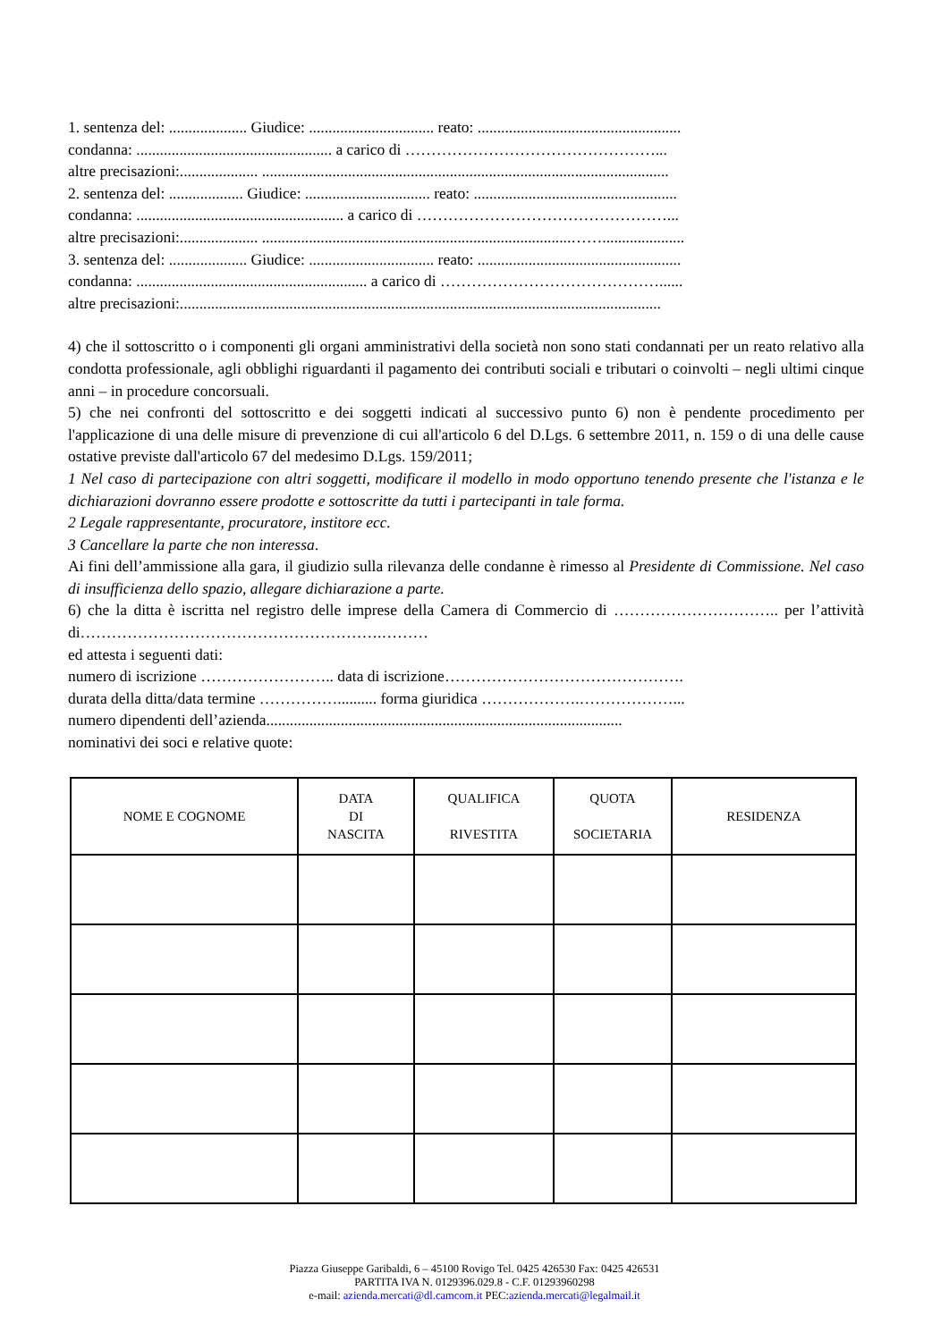1. sentenza del: .................... Giudice: ................................ reato: ....................................................
condanna: .................................................. a carico di …………………………………………...
altre precisazioni:.................... ........................................................................................................
2. sentenza del: ................... Giudice: ................................ reato: ....................................................
condanna: ..................................................... a carico di …………………………………………...
altre precisazioni:.................... ...............................................................................…….....................
3. sentenza del: .................... Giudice: ................................ reato: ....................................................
condanna: ........................................................... a carico di ……………………………………......
altre precisazioni:...........................................................................................................................
4) che il sottoscritto o i componenti gli organi amministrativi della società non sono stati condannati per un reato relativo alla condotta professionale, agli obblighi riguardanti il pagamento dei contributi sociali e tributari o coinvolti – negli ultimi cinque anni – in procedure concorsuali.
5) che nei confronti del sottoscritto e dei soggetti indicati al successivo punto 6) non è pendente procedimento per l'applicazione di una delle misure di prevenzione di cui all'articolo 6 del D.Lgs. 6 settembre 2011, n. 159 o di una delle cause ostative previste dall'articolo 67 del medesimo D.Lgs. 159/2011;
1 Nel caso di partecipazione con altri soggetti, modificare il modello in modo opportuno tenendo presente che l'istanza e le dichiarazioni dovranno essere prodotte e sottoscritte da tutti i partecipanti in tale forma.
2 Legale rappresentante, procuratore, institore ecc.
3 Cancellare la parte che non interessa.
Ai fini dell’ammissione alla gara, il giudizio sulla rilevanza delle condanne è rimesso al Presidente di Commissione. Nel caso di insufficienza dello spazio, allegare dichiarazione a parte.
6) che la ditta è iscritta nel registro delle imprese della Camera di Commercio di ………………………….. per l’attività di………………………………………………….………
ed attesta i seguenti dati:
numero di iscrizione …………………….. data di iscrizione……………………………………….
durata della ditta/data termine …………….......... forma giuridica ……………….………………...
numero dipendenti dell’azienda...........................................................................................
nominativi dei soci e relative quote:
| NOME E COGNOME | DATA DI NASCITA | QUALIFICA RIVESTITA | QUOTA SOCIETARIA | RESIDENZA |
| --- | --- | --- | --- | --- |
Piazza Giuseppe Garibaldi, 6 – 45100 Rovigo Tel. 0425 426530 Fax: 0425 426531
PARTITA IVA N. 0129396.029.8 - C.F. 01293960298
e-mail: azienda.mercati@dl.camcom.it PEC:azienda.mercati@legalmail.it